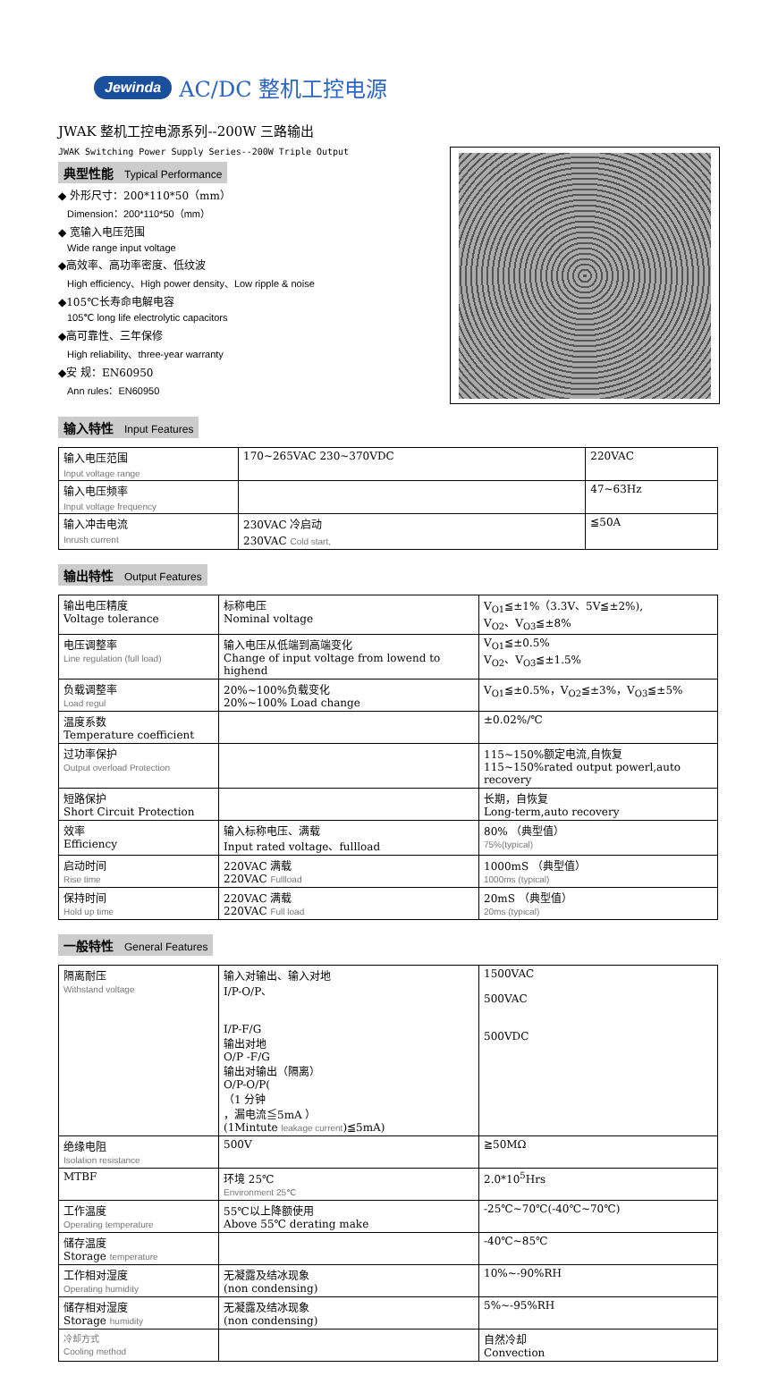Jewinda AC/DC 整机工控电源
JWAK 整机工控电源系列--200W 三路输出
JWAK Switching Power Supply Series--200W Triple Output
典型性能 Typical Performance
◆ 外形尺寸：200*110*50（mm）
Dimension：200*110*50（mm）
◆ 宽输入电压范围
Wide range input voltage
◆高效率、高功率密度、低纹波
High efficiency、High power density、Low ripple & noise
◆105℃长寿命电解电容
105℃ long life electrolytic capacitors
◆高可靠性、三年保修
High reliability、three-year warranty
◆安 规：EN60950
Ann rules：EN60950
输入特性 Input Features
| 输入电压范围 | 170~265VAC 230~370VDC | 220VAC |
| Input voltage range | | |
| 输入电压频率 | | 47~63Hz |
| Input voltage frequency | | |
| 输入冲击电流 | 230VAC 冷启动 | ≦50A |
| Inrush current | 230VAC Cold start, | |
输出特性 Output Features
| 输出电压精度 Voltage tolerance | 标称电压 Nominal voltage | V<sub>O1</sub>≦±1%（3.3V、5V≦±2%), V<sub>O2</sub>、V<sub>O3</sub>≦±8% |
| 电压调整率 Line regulation (full load) | 输入电压从低端到高端变化 Change of input voltage from lowend to highend | V<sub>O1</sub>≦±0.5% V<sub>O2</sub>、V<sub>O3</sub>≦±1.5% |
| 负载调整率 Load regul | 20%~100%负载变化 20%~100% Load change | V<sub>O1</sub>≦±0.5%，V<sub>O2</sub>≦±3%，V<sub>O3</sub>≦±5% |
| 温度系数 Temperature coefficient | | ±0.02%/℃ |
| 过功率保护 Output overload Protection | | 115~150%额定电流,自恢复 115~150%rated output powerl,auto recovery |
| 短路保护 Short Circuit Protection | | 长期，自恢复 Long-term,auto recovery |
| 效率 Efficiency | 输入标称电压、满载 Input rated voltage、fullload | 80% （典型值） 75%(typical) |
| 启动时间 Rise time | 220VAC 满载 220VAC Fullload | 1000mS （典型值） 1000ms (typical) |
| 保持时间 Hold up time | 220VAC 满载 220VAC Full load | 20mS （典型值） 20ms (typical) |
一般特性 General Features
| 隔离耐压 Withstand voltage | 输入对输出、输入对地 I/P-O/P、 I/P-F/G 输出对地 O/P -F/G 输出对输出（隔离） O/P-O/P( （1 分钟 ，漏电流≦5mA ） (1Mintute leakage current )≦5mA) | 1500VAC 500VAC 500VDC |
| 绝缘电阻 Isolation resistance | 500V | ≧50MΩ |
| MTBF | 环境 25℃ Environment 25℃ | 2.0*10<sup>5</sup>Hrs |
| 工作温度 Operating temperature | 55℃以上降额使用 Above 55℃ derating make | -25℃~70℃(-40℃~70℃) |
| 储存温度 Storage temperature | | -40℃~85℃ |
| 工作相对湿度 Operating humidity | 无凝露及结冰现象 (non condensing) | 10%~-90%RH |
| 储存相对湿度 Storage humidity | 无凝露及结冰现象 (non condensing) | 5%~-95%RH |
| 冷却方式 Cooling method | | 自然冷却 Convection |